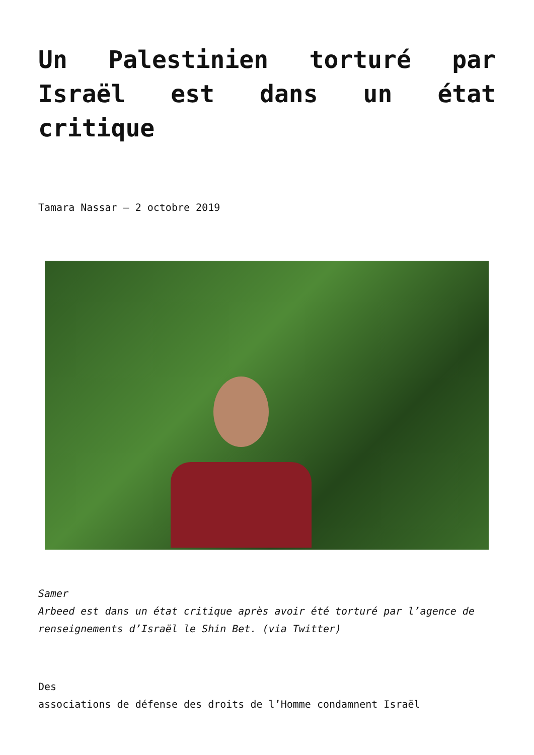Un Palestinien torturé par Israël est dans un état critique
Tamara Nassar – 2 octobre 2019
Samer
Arbeed est dans un état critique après avoir été torturé par l’agence de renseignements d’Israël le Shin Bet. (via Twitter)
Des
associations de défense des droits de l’Homme condamnent Israël